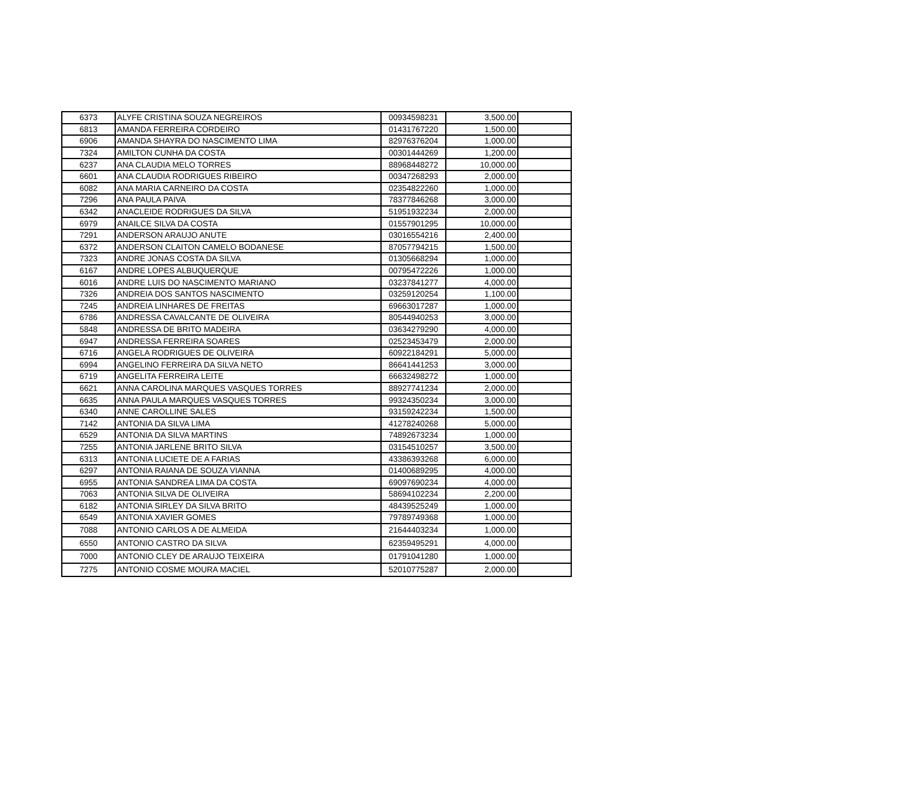| 6373 | ALYFE CRISTINA SOUZA NEGREIROS | 00934598231 | 3,500.00 | |
| 6813 | AMANDA FERREIRA CORDEIRO | 01431767220 | 1,500.00 | |
| 6906 | AMANDA SHAYRA DO NASCIMENTO LIMA | 82976376204 | 1,000.00 | |
| 7324 | AMILTON CUNHA DA COSTA | 00301444269 | 1,200.00 | |
| 6237 | ANA CLAUDIA MELO TORRES | 88968448272 | 10,000.00 | |
| 6601 | ANA CLAUDIA RODRIGUES RIBEIRO | 00347268293 | 2,000.00 | |
| 6082 | ANA MARIA CARNEIRO DA COSTA | 02354822260 | 1,000.00 | |
| 7296 | ANA PAULA PAIVA | 78377846268 | 3,000.00 | |
| 6342 | ANACLEIDE RODRIGUES DA SILVA | 51951932234 | 2,000.00 | |
| 6979 | ANAILCE SILVA DA COSTA | 01557901295 | 10,000.00 | |
| 7291 | ANDERSON ARAUJO ANUTE | 03016554216 | 2,400.00 | |
| 6372 | ANDERSON CLAITON CAMELO BODANESE | 87057794215 | 1,500.00 | |
| 7323 | ANDRE JONAS COSTA DA SILVA | 01305668294 | 1,000.00 | |
| 6167 | ANDRE LOPES ALBUQUERQUE | 00795472226 | 1,000.00 | |
| 6016 | ANDRE LUIS DO NASCIMENTO MARIANO | 03237841277 | 4,000.00 | |
| 7326 | ANDREIA DOS SANTOS NASCIMENTO | 03259120254 | 1,100.00 | |
| 7245 | ANDREIA LINHARES DE FREITAS | 69663017287 | 1,000.00 | |
| 6786 | ANDRESSA CAVALCANTE DE OLIVEIRA | 80544940253 | 3,000.00 | |
| 5848 | ANDRESSA DE BRITO MADEIRA | 03634279290 | 4,000.00 | |
| 6947 | ANDRESSA FERREIRA SOARES | 02523453479 | 2,000.00 | |
| 6716 | ANGELA RODRIGUES DE OLIVEIRA | 60922184291 | 5,000.00 | |
| 6994 | ANGELINO FERREIRA DA SILVA NETO | 86641441253 | 3,000.00 | |
| 6719 | ANGELITA FERREIRA LEITE | 66632498272 | 1,000.00 | |
| 6621 | ANNA CAROLINA MARQUES VASQUES TORRES | 88927741234 | 2,000.00 | |
| 6635 | ANNA PAULA MARQUES VASQUES TORRES | 99324350234 | 3,000.00 | |
| 6340 | ANNE CAROLLINE SALES | 93159242234 | 1,500.00 | |
| 7142 | ANTONIA DA SILVA LIMA | 41278240268 | 5,000.00 | |
| 6529 | ANTONIA DA SILVA MARTINS | 74892673234 | 1,000.00 | |
| 7255 | ANTONIA JARLENE BRITO SILVA | 03154510257 | 3,500.00 | |
| 6313 | ANTONIA LUCIETE DE A FARIAS | 43386393268 | 6,000.00 | |
| 6297 | ANTONIA RAIANA DE SOUZA VIANNA | 01400689295 | 4,000.00 | |
| 6955 | ANTONIA SANDREA LIMA DA COSTA | 69097690234 | 4,000.00 | |
| 7063 | ANTONIA SILVA DE OLIVEIRA | 58694102234 | 2,200.00 | |
| 6182 | ANTONIA SIRLEY DA SILVA BRITO | 48439525249 | 1,000.00 | |
| 6549 | ANTONIA XAVIER GOMES | 79789749368 | 1,000.00 | |
| 7088 | ANTONIO CARLOS A DE ALMEIDA | 21644403234 | 1,000.00 | |
| 6550 | ANTONIO CASTRO DA SILVA | 62359495291 | 4,000.00 | |
| 7000 | ANTONIO CLEY DE ARAUJO TEIXEIRA | 01791041280 | 1,000.00 | |
| 7275 | ANTONIO COSME MOURA MACIEL | 52010775287 | 2,000.00 | |